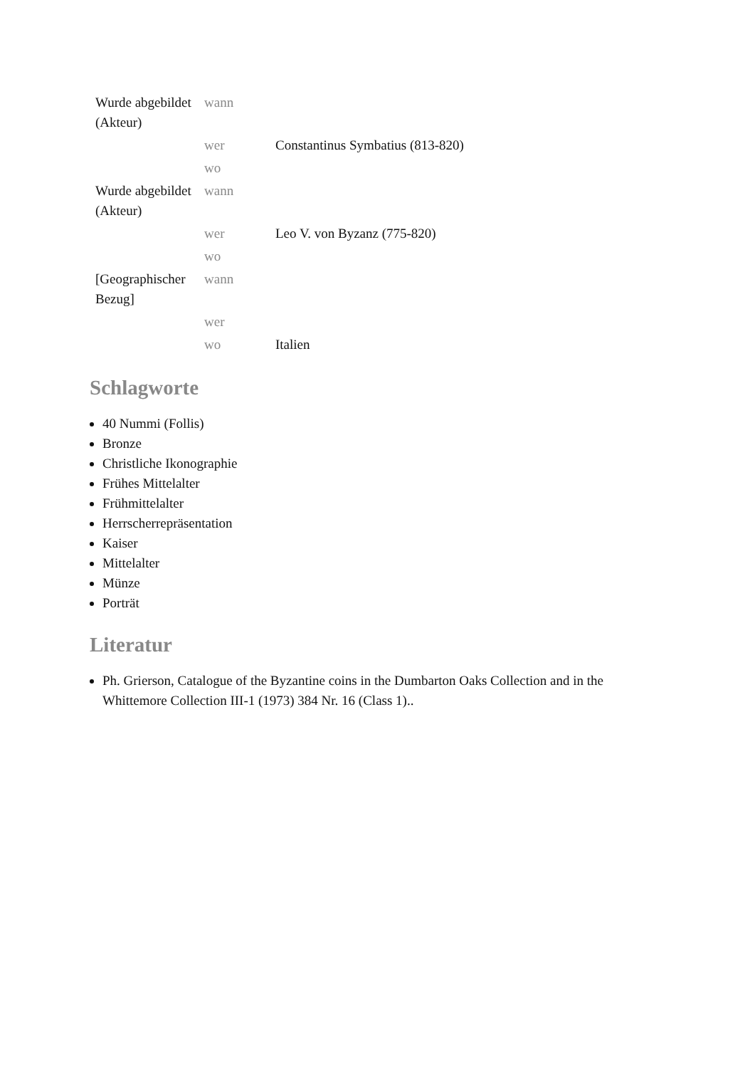| Wurde abgebildet (Akteur) | wann | |
| | wer | Constantinus Symbatius (813-820) |
| | wo | |
| Wurde abgebildet (Akteur) | wann | |
| | wer | Leo V. von Byzanz (775-820) |
| | wo | |
| [Geographischer Bezug] | wann | |
| | wer | |
| | wo | Italien |
Schlagworte
40 Nummi (Follis)
Bronze
Christliche Ikonographie
Frühes Mittelalter
Frühmittelalter
Herrscherrepräsentation
Kaiser
Mittelalter
Münze
Porträt
Literatur
Ph. Grierson, Catalogue of the Byzantine coins in the Dumbarton Oaks Collection and in the Whittemore Collection III-1 (1973) 384 Nr. 16 (Class 1)..